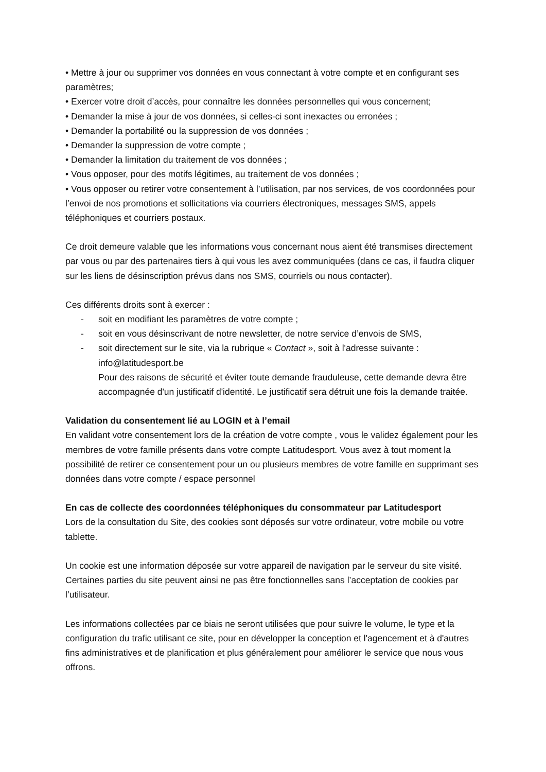• Mettre à jour ou supprimer vos données en vous connectant à votre compte et en configurant ses paramètres;
• Exercer votre droit d’accès, pour connaître les données personnelles qui vous concernent;
• Demander la mise à jour de vos données, si celles-ci sont inexactes ou erronées ;
• Demander la portabilité ou la suppression de vos données ;
• Demander la suppression de votre compte ;
• Demander la limitation du traitement de vos données ;
• Vous opposer, pour des motifs légitimes, au traitement de vos données ;
• Vous opposer ou retirer votre consentement à l’utilisation, par nos services, de vos coordonnées pour l’envoi de nos promotions et sollicitations via courriers électroniques, messages SMS, appels téléphoniques et courriers postaux.
Ce droit demeure valable que les informations vous concernant nous aient été transmises directement par vous ou par des partenaires tiers à qui vous les avez communiquées (dans ce cas, il faudra cliquer sur les liens de désinscription prévus dans nos SMS, courriels ou nous contacter).
Ces différents droits sont à exercer :
- soit en modifiant les paramètres de votre compte ;
- soit en vous désinscrivant de notre newsletter, de notre service d’envois de SMS,
- soit directement sur le site, via la rubrique « Contact », soit à l'adresse suivante : info@latitudesport.be
Pour des raisons de sécurité et éviter toute demande frauduleuse, cette demande devra être accompagnée d'un justificatif d'identité. Le justificatif sera détruit une fois la demande traitée.
Validation du consentement lié au LOGIN et à l’email
En validant votre consentement lors de la création de votre compte , vous le validez également pour les membres de votre famille présents dans votre compte Latitudesport. Vous avez à tout moment la possibilité de retirer ce consentement pour un ou plusieurs membres de votre famille en supprimant ses données dans votre compte / espace personnel
En cas de collecte des coordonnées téléphoniques du consommateur par Latitudesport
Lors de la consultation du Site, des cookies sont déposés sur votre ordinateur, votre mobile ou votre tablette.
Un cookie est une information déposée sur votre appareil de navigation par le serveur du site visité. Certaines parties du site peuvent ainsi ne pas être fonctionnelles sans l’acceptation de cookies par l’utilisateur.
Les informations collectées par ce biais ne seront utilisées que pour suivre le volume, le type et la configuration du trafic utilisant ce site, pour en développer la conception et l'agencement et à d'autres fins administratives et de planification et plus généralement pour améliorer le service que nous vous offrons.